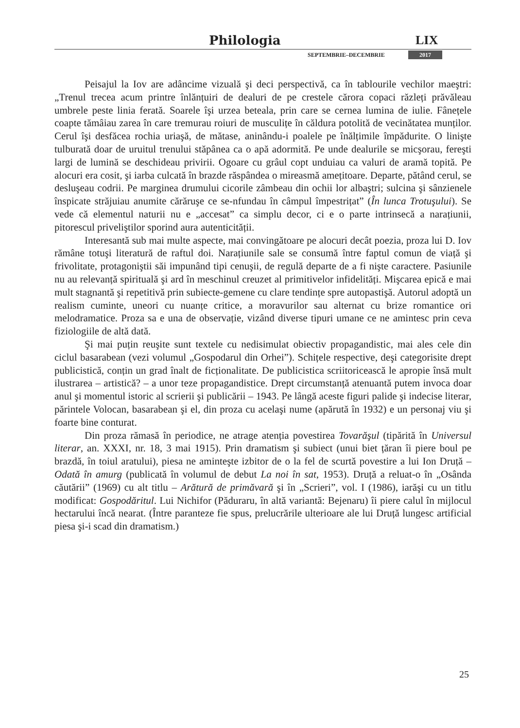Philologia LIX
SEPTEMBRIE–DECEMBRIE 2017
Peisajul la Iov are adâncime vizuală şi deci perspectivă, ca în tablourile vechilor maeştri: „Trenul trecea acum printre înlănțuiri de dealuri de pe crestele cărora copaci răzleți prăvăleau umbrele peste linia ferată. Soarele îşi urzea beteala, prin care se cernea lumina de iulie. Fânețele coapte tămâiau zarea în care tremurau roiuri de musculițe în căldura potolită de vecinătatea munților. Cerul îşi desfăcea rochia uriaşă, de mătase, aninându-i poalele pe înălțimile împădurite. O linişte tulburată doar de uruitul trenului stăpânea ca o apă adormită. Pe unde dealurile se micşorau, fereşti largi de lumină se deschideau privirii. Ogoare cu grâul copt unduiau ca valuri de aramă topită. Pe alocuri era cosit, şi iarba culcată în brazde răspândea o mireasmă amețitoare. Departe, pătând cerul, se desluşeau codrii. Pe marginea drumului cicorile zâmbeau din ochii lor albaştri; sulcina şi sânzienele înspicate străjuiau anumite cărăruşe ce se-nfundau în câmpul împestrițat” (În lunca Trotuşului). Se vede că elementul naturii nu e „accesat” ca simplu decor, ci e o parte intrinsecă a narațiunii, pitorescul priveliştilor sporind aura autenticității.
Interesantă sub mai multe aspecte, mai convingătoare pe alocuri decât poezia, proza lui D. Iov rămâne totuşi literatură de raftul doi. Narațiunile sale se consumă între faptul comun de viață şi frivolitate, protagoniştii săi impunând tipi cenuşii, de regulă departe de a fi nişte caractere. Pasiunile nu au relevanță spirituală şi ard în meschinul creuzet al primitivelor infidelități. Mişcarea epică e mai mult stagnantă şi repetitivă prin subiecte-gemene cu clare tendințe spre autopastişă. Autorul adoptă un realism cuminte, uneori cu nuanțe critice, a moravurilor sau alternat cu brize romantice ori melodramatice. Proza sa e una de observație, vizând diverse tipuri umane ce ne amintesc prin ceva fiziologiile de altă dată.
Şi mai puțin reuşite sunt textele cu nedisimulat obiectiv propagandistic, mai ales cele din ciclul basarabean (vezi volumul „Gospodarul din Orhei”). Schițele respective, deşi categorisite drept publicistică, conțin un grad înalt de ficționalitate. De publicistica scriitoricească le apropie însă mult ilustrarea – artistică? – a unor teze propagandistice. Drept circumstanță atenuantă putem invoca doar anul şi momentul istoric al scrierii şi publicării – 1943. Pe lângă aceste figuri palide şi indecise literar, părintele Volocan, basarabean şi el, din proza cu acelaşi nume (apărută în 1932) e un personaj viu şi foarte bine conturat.
Din proza rămasă în periodice, ne atrage atenția povestirea Tovarăşul (tipărită în Universul literar, an. XXXI, nr. 18, 3 mai 1915). Prin dramatism şi subiect (unui biet țăran îi piere boul pe brazdă, în toiul aratului), piesa ne aminteşte izbitor de o la fel de scurtă povestire a lui Ion Druță – Odată în amurg (publicată în volumul de debut La noi în sat, 1953). Druță a reluat-o în „Osânda căutării” (1969) cu alt titlu – Arătură de primăvară şi în „Scrieri”, vol. I (1986), iarăşi cu un titlu modificat: Gospodăritul. Lui Nichifor (Păduraru, în altă variantă: Bejenaru) îi piere calul în mijlocul hectarului încă nearat. (Între paranteze fie spus, prelucrările ulterioare ale lui Druță lungesc artificial piesa şi-i scad din dramatism.)
25